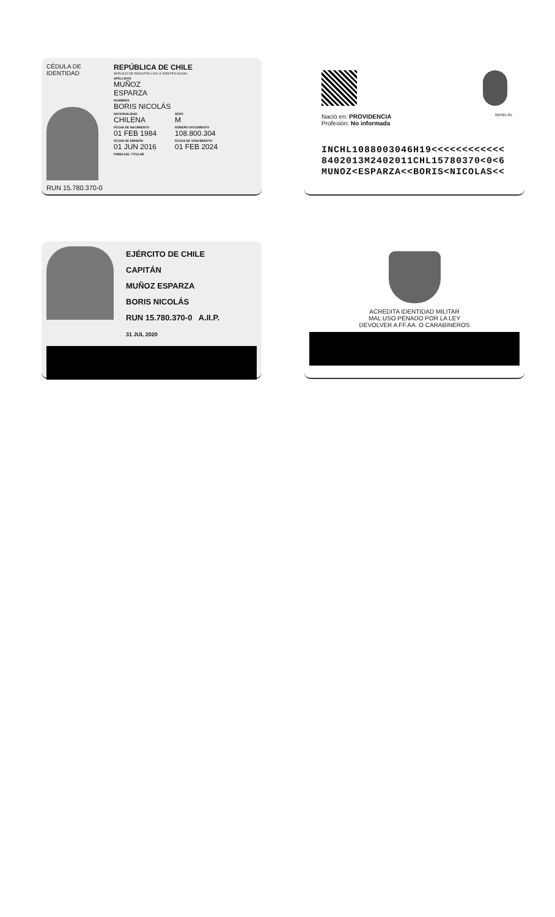CÉDULA DE IDENTIDAD
RUN 15.780.370-0
REPÚBLICA DE CHILE
SERVICIO DE REGISTRO CIVIL E IDENTIFICACION
APELLIDOS
MUÑOZ
ESPARZA
NOMBRES
BORIS NICOLÁS
NACIONALIDAD
CHILENA
FECHA DE NACIMIENTO
01 FEB 1984
FECHA DE EMISIÓN
01 JUN 2016
FIRMA DEL TITULAR
SEXO
M
NÚMERO DOCUMENTO
108.800.304
FECHA DE VENCIMIENTO
01 FEB 2024
Nació en: PROVIDENCIA
Profesión: No informada
0W581-8V
INCHL1088003046H19<<<<<<<<<<<<
8402013M2402011CHL15780370<0<6
MUNOZ<ESPARZA<<BORIS<NICOLAS<<
EJÉRCITO DE CHILE
CAPITÁN
MUÑOZ ESPARZA
BORIS NICOLÁS
RUN 15.780.370-0 A.II.P.
31 JUL 2020
ACREDITA IDENTIDAD MILITAR
MAL USO PENADO POR LA LEY
DEVOLVER A FF.AA. O CARABINEROS